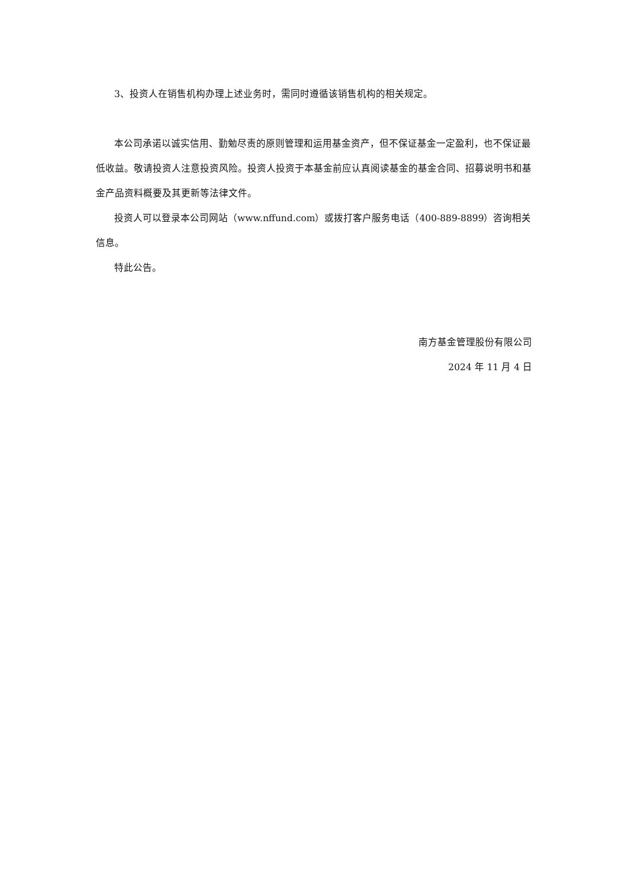3、投资人在销售机构办理上述业务时，需同时遵循该销售机构的相关规定。
本公司承诺以诚实信用、勤勉尽责的原则管理和运用基金资产，但不保证基金一定盈利，也不保证最低收益。敬请投资人注意投资风险。投资人投资于本基金前应认真阅读基金的基金合同、招募说明书和基金产品资料概要及其更新等法律文件。
投资人可以登录本公司网站（www.nffund.com）或拨打客户服务电话（400-889-8899）咨询相关信息。
特此公告。
南方基金管理股份有限公司
2024 年 11 月 4 日